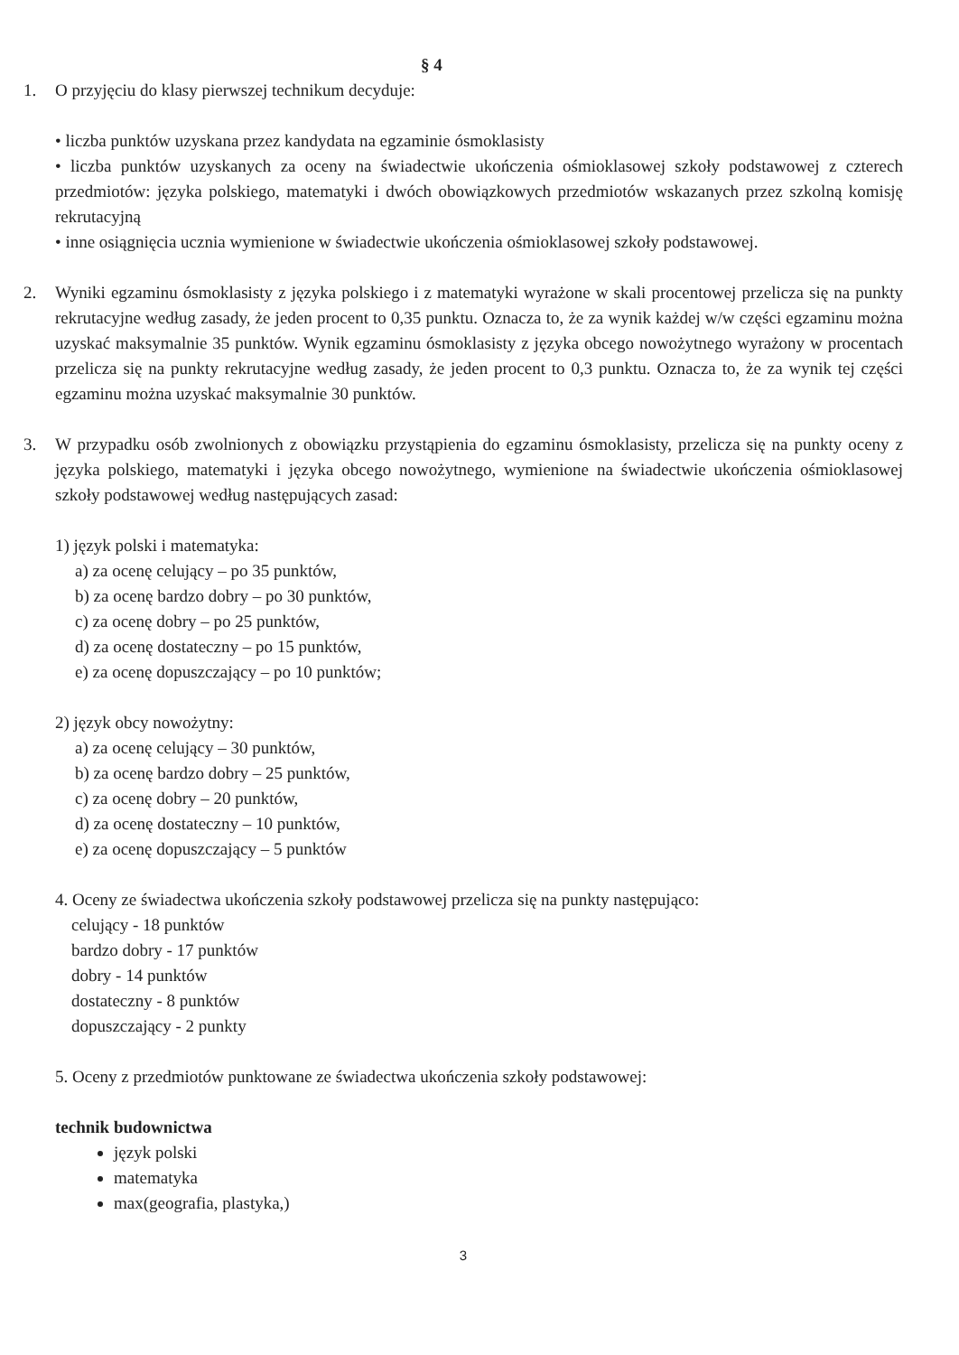§ 4
1. O przyjęciu do klasy pierwszej technikum decyduje:
• liczba punktów uzyskana przez kandydata na egzaminie ósmoklasisty
• liczba punktów uzyskanych za oceny na świadectwie ukończenia ośmioklasowej szkoły podstawowej z czterech przedmiotów: języka polskiego, matematyki i dwóch obowiązkowych przedmiotów wskazanych przez szkolną komisję rekrutacyjną
• inne osiągnięcia ucznia wymienione w świadectwie ukończenia ośmioklasowej szkoły podstawowej.
2. Wyniki egzaminu ósmoklasisty z języka polskiego i z matematyki wyrażone w skali procentowej przelicza się na punkty rekrutacyjne według zasady, że jeden procent to 0,35 punktu. Oznacza to, że za wynik każdej w/w części egzaminu można uzyskać maksymalnie 35 punktów. Wynik egzaminu ósmoklasisty z języka obcego nowożytnego wyrażony w procentach przelicza się na punkty rekrutacyjne według zasady, że jeden procent to 0,3 punktu. Oznacza to, że za wynik tej części egzaminu można uzyskać maksymalnie 30 punktów.
3. W przypadku osób zwolnionych z obowiązku przystąpienia do egzaminu ósmoklasisty, przelicza się na punkty oceny z języka polskiego, matematyki i języka obcego nowożytnego, wymienione na świadectwie ukończenia ośmioklasowej szkoły podstawowej według następujących zasad:
1) język polski i matematyka:
a) za ocenę celujący – po 35 punktów,
b) za ocenę bardzo dobry – po 30 punktów,
c) za ocenę dobry – po 25 punktów,
d) za ocenę dostateczny – po 15 punktów,
e) za ocenę dopuszczający – po 10 punktów;
2) język obcy nowożytny:
a) za ocenę celujący – 30 punktów,
b) za ocenę bardzo dobry – 25 punktów,
c) za ocenę dobry – 20 punktów,
d) za ocenę dostateczny – 10 punktów,
e) za ocenę dopuszczający – 5 punktów
4. Oceny ze świadectwa ukończenia szkoły podstawowej przelicza się na punkty następująco:
celujący - 18 punktów
bardzo dobry - 17 punktów
dobry - 14 punktów
dostateczny - 8 punktów
dopuszczający - 2 punkty
5. Oceny z przedmiotów punktowane ze świadectwa ukończenia szkoły podstawowej:
technik budownictwa
język polski
matematyka
max(geografia, plastyka,)
3